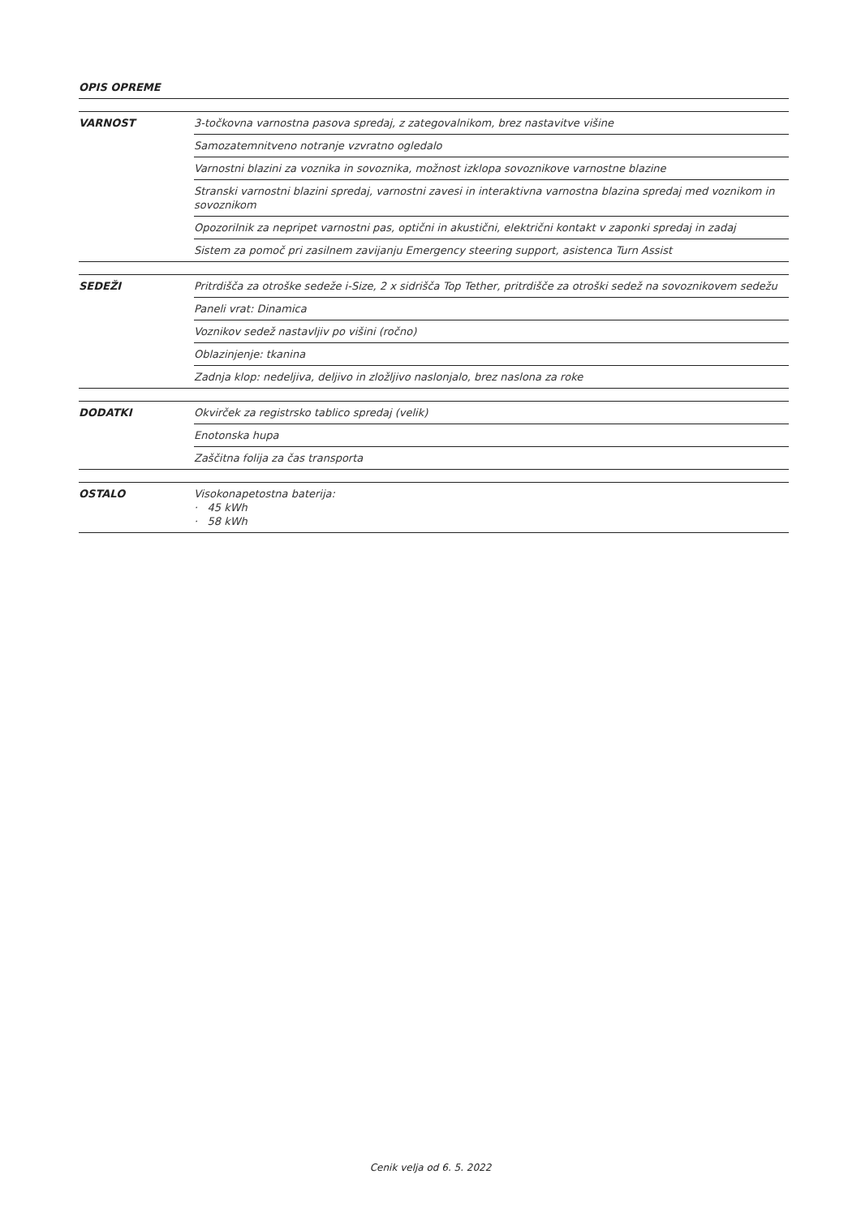OPIS OPREME
| VARNOST | 3-točkovna varnostna pasova spredaj, z zategovalnikom, brez nastavitve višine |
| | Samozatemnitveno notranje vzvratno ogledalo |
| | Varnostni blazini za voznika in sovoznika, možnost izklopa sovoznikove varnostne blazine |
| | Stranski varnostni blazini spredaj, varnostni zavesi in interaktivna varnostna blazina spredaj med voznikom in sovoznikom |
| | Opozorilnik za nepripet varnostni pas, optični in akustični, električni kontakt v zaponki spredaj in zadaj |
| | Sistem za pomoč pri zasilnem zavijanju Emergency steering support, asistenca Turn Assist |
| SEDEŽI | Pritrdišča za otroške sedeže i-Size, 2 x sidrišča Top Tether, pritrdišče za otroški sedež na sovoznikovem sedežu |
| | Paneli vrat: Dinamica |
| | Voznikov sedež nastavljiv po višini (ročno) |
| | Oblazinjenje: tkanina |
| | Zadnja klop: nedeljiva, deljivo in zložljivo naslonjalo, brez naslona za roke |
| DODATKI | Okvirček za registrsko tablico spredaj (velik) |
| | Enotonska hupa |
| | Zaščitna folija za čas transporta |
| OSTALO | Visokonapetostna baterija: · 45 kWh · 58 kWh |
Cenik velja od 6. 5. 2022